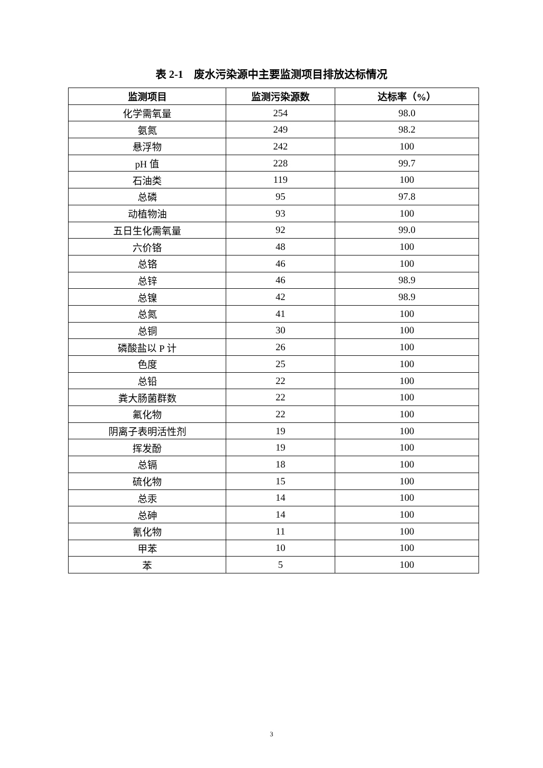表 2-1　废水污染源中主要监测项目排放达标情况
| 监测项目 | 监测污染源数 | 达标率（%） |
| --- | --- | --- |
| 化学需氧量 | 254 | 98.0 |
| 氨氮 | 249 | 98.2 |
| 悬浮物 | 242 | 100 |
| pH 值 | 228 | 99.7 |
| 石油类 | 119 | 100 |
| 总磷 | 95 | 97.8 |
| 动植物油 | 93 | 100 |
| 五日生化需氧量 | 92 | 99.0 |
| 六价铬 | 48 | 100 |
| 总铬 | 46 | 100 |
| 总锌 | 46 | 98.9 |
| 总镍 | 42 | 98.9 |
| 总氮 | 41 | 100 |
| 总铜 | 30 | 100 |
| 磷酸盐以 P 计 | 26 | 100 |
| 色度 | 25 | 100 |
| 总铅 | 22 | 100 |
| 粪大肠菌群数 | 22 | 100 |
| 氟化物 | 22 | 100 |
| 阴离子表明活性剂 | 19 | 100 |
| 挥发酚 | 19 | 100 |
| 总镉 | 18 | 100 |
| 硫化物 | 15 | 100 |
| 总汞 | 14 | 100 |
| 总砷 | 14 | 100 |
| 氰化物 | 11 | 100 |
| 甲苯 | 10 | 100 |
| 苯 | 5 | 100 |
3